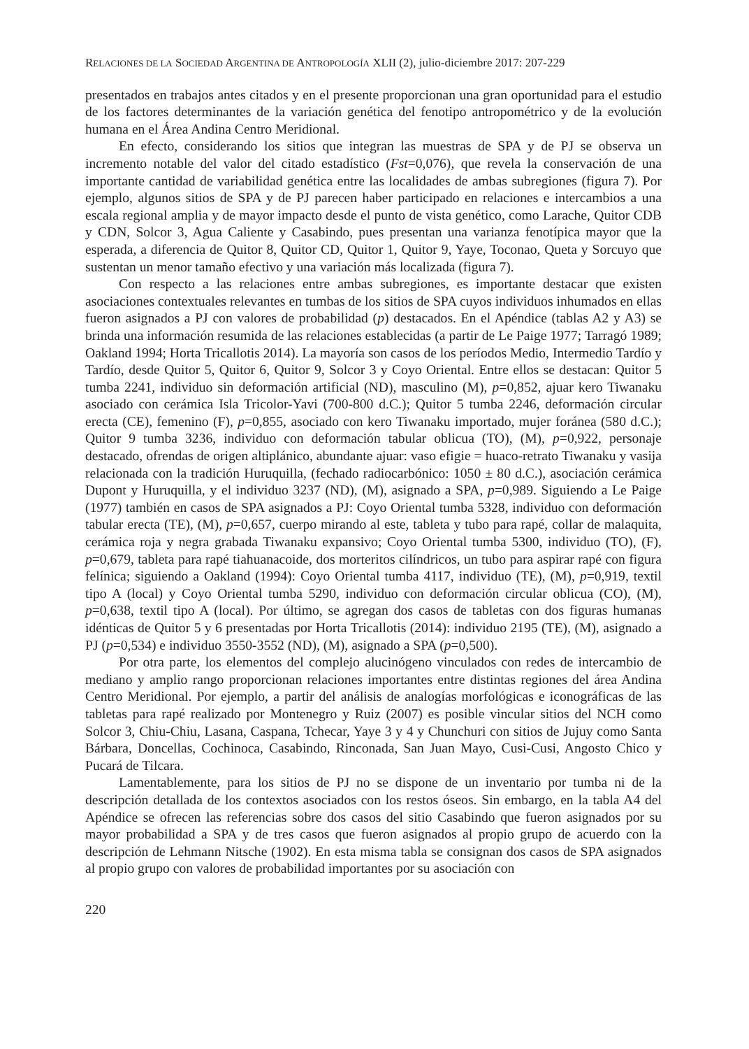RELACIONES DE LA SOCIEDAD ARGENTINA DE ANTROPOLOGÍA XLII (2), julio-diciembre 2017: 207-229
presentados en trabajos antes citados y en el presente proporcionan una gran oportunidad para el estudio de los factores determinantes de la variación genética del fenotipo antropométrico y de la evolución humana en el Área Andina Centro Meridional.
En efecto, considerando los sitios que integran las muestras de SPA y de PJ se observa un incremento notable del valor del citado estadístico (Fst=0,076), que revela la conservación de una importante cantidad de variabilidad genética entre las localidades de ambas subregiones (figura 7). Por ejemplo, algunos sitios de SPA y de PJ parecen haber participado en relaciones e intercambios a una escala regional amplia y de mayor impacto desde el punto de vista genético, como Larache, Quitor CDB y CDN, Solcor 3, Agua Caliente y Casabindo, pues presentan una varianza fenotípica mayor que la esperada, a diferencia de Quitor 8, Quitor CD, Quitor 1, Quitor 9, Yaye, Toconao, Queta y Sorcuyo que sustentan un menor tamaño efectivo y una variación más localizada (figura 7).
Con respecto a las relaciones entre ambas subregiones, es importante destacar que existen asociaciones contextuales relevantes en tumbas de los sitios de SPA cuyos individuos inhumados en ellas fueron asignados a PJ con valores de probabilidad (p) destacados. En el Apéndice (tablas A2 y A3) se brinda una información resumida de las relaciones establecidas (a partir de Le Paige 1977; Tarragó 1989; Oakland 1994; Horta Tricallotis 2014). La mayoría son casos de los períodos Medio, Intermedio Tardío y Tardío, desde Quitor 5, Quitor 6, Quitor 9, Solcor 3 y Coyo Oriental. Entre ellos se destacan: Quitor 5 tumba 2241, individuo sin deformación artificial (ND), masculino (M), p=0,852, ajuar kero Tiwanaku asociado con cerámica Isla Tricolor-Yavi (700-800 d.C.); Quitor 5 tumba 2246, deformación circular erecta (CE), femenino (F), p=0,855, asociado con kero Tiwanaku importado, mujer foránea (580 d.C.); Quitor 9 tumba 3236, individuo con deformación tabular oblicua (TO), (M), p=0,922, personaje destacado, ofrendas de origen altiplánico, abundante ajuar: vaso efigie = huaco-retrato Tiwanaku y vasija relacionada con la tradición Huruquilla, (fechado radiocarbónico: 1050 ± 80 d.C.), asociación cerámica Dupont y Huruquilla, y el individuo 3237 (ND), (M), asignado a SPA, p=0,989. Siguiendo a Le Paige (1977) también en casos de SPA asignados a PJ: Coyo Oriental tumba 5328, individuo con deformación tabular erecta (TE), (M), p=0,657, cuerpo mirando al este, tableta y tubo para rapé, collar de malaquita, cerámica roja y negra grabada Tiwanaku expansivo; Coyo Oriental tumba 5300, individuo (TO), (F), p=0,679, tableta para rapé tiahuanacoide, dos morteritos cilíndricos, un tubo para aspirar rapé con figura felínica; siguiendo a Oakland (1994): Coyo Oriental tumba 4117, individuo (TE), (M), p=0,919, textil tipo A (local) y Coyo Oriental tumba 5290, individuo con deformación circular oblicua (CO), (M), p=0,638, textil tipo A (local). Por último, se agregan dos casos de tabletas con dos figuras humanas idénticas de Quitor 5 y 6 presentadas por Horta Tricallotis (2014): individuo 2195 (TE), (M), asignado a PJ (p=0,534) e individuo 3550-3552 (ND), (M), asignado a SPA (p=0,500).
Por otra parte, los elementos del complejo alucinógeno vinculados con redes de intercambio de mediano y amplio rango proporcionan relaciones importantes entre distintas regiones del área Andina Centro Meridional. Por ejemplo, a partir del análisis de analogías morfológicas e iconográficas de las tabletas para rapé realizado por Montenegro y Ruiz (2007) es posible vincular sitios del NCH como Solcor 3, Chiu-Chiu, Lasana, Caspana, Tchecar, Yaye 3 y 4 y Chunchuri con sitios de Jujuy como Santa Bárbara, Doncellas, Cochinoca, Casabindo, Rinconada, San Juan Mayo, Cusi-Cusi, Angosto Chico y Pucará de Tilcara.
Lamentablemente, para los sitios de PJ no se dispone de un inventario por tumba ni de la descripción detallada de los contextos asociados con los restos óseos. Sin embargo, en la tabla A4 del Apéndice se ofrecen las referencias sobre dos casos del sitio Casabindo que fueron asignados por su mayor probabilidad a SPA y de tres casos que fueron asignados al propio grupo de acuerdo con la descripción de Lehmann Nitsche (1902). En esta misma tabla se consignan dos casos de SPA asignados al propio grupo con valores de probabilidad importantes por su asociación con
220